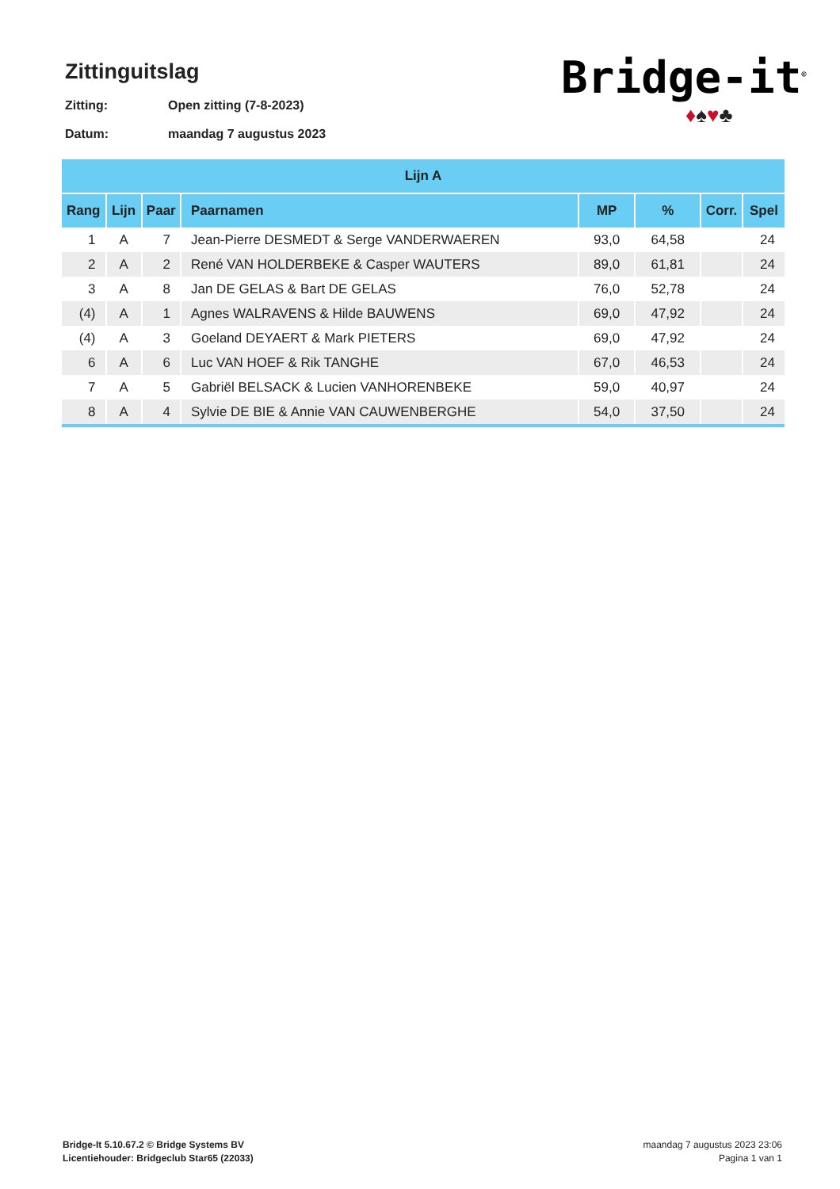Zittinguitslag
Zitting: Open zitting (7-8-2023)
Datum: maandag 7 augustus 2023
Bridge-it<sup>©</sup>
♦♠♥♣
| Lijn A | | | | | | | |
| --- | --- | --- | --- | --- | --- | --- | --- |
| Rang | Lijn | Paar | Paarnamen | MP | % | Corr. | Spel |
| 1 | A | 7 | Jean-Pierre DESMEDT & Serge VANDERWAEREN | 93,0 | 64,58 | | 24 |
| 2 | A | 2 | René VAN HOLDERBEKE & Casper WAUTERS | 89,0 | 61,81 | | 24 |
| 3 | A | 8 | Jan DE GELAS & Bart DE GELAS | 76,0 | 52,78 | | 24 |
| (4) | A | 1 | Agnes WALRAVENS & Hilde BAUWENS | 69,0 | 47,92 | | 24 |
| (4) | A | 3 | Goeland DEYAERT & Mark PIETERS | 69,0 | 47,92 | | 24 |
| 6 | A | 6 | Luc VAN HOEF & Rik TANGHE | 67,0 | 46,53 | | 24 |
| 7 | A | 5 | Gabriël BELSACK & Lucien VANHORENBEKE | 59,0 | 40,97 | | 24 |
| 8 | A | 4 | Sylvie DE BIE & Annie VAN CAUWENBERGHE | 54,0 | 37,50 | | 24 |
Bridge-It 5.10.67.2 © Bridge Systems BV
Licentiehouder: Bridgeclub Star65 (22033)
maandag 7 augustus 2023 23:06
Pagina 1 van 1